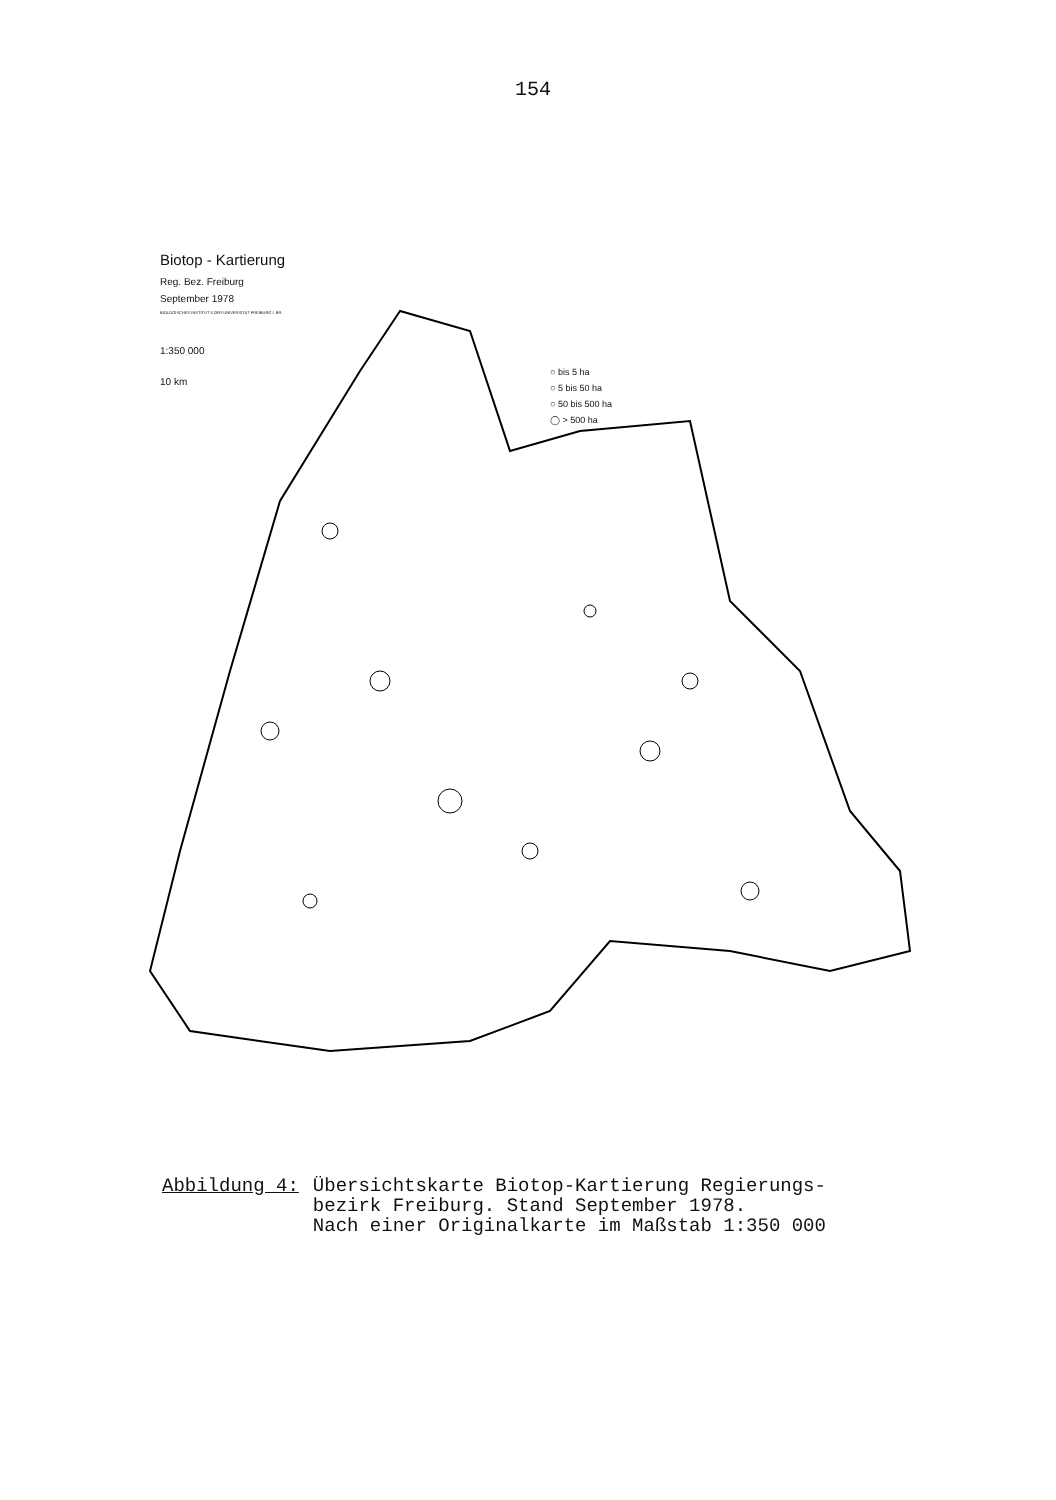154
Biotop - Kartierung
Reg. Bez. Freiburg
September 1978
BIOLOGISCHES INSTITUT II DER UNIVERSITÄT FREIBURG I. BR.
1:350 000
10 km
○ bis 5 ha
○ 5 bis 50 ha
○ 50 bis 500 ha
◯ > 500 ha
Abbildung 4: Übersichtskarte Biotop-Kartierung Regierungs-
bezirk Freiburg. Stand September 1978.
Nach einer Originalkarte im Maßstab 1:350 000